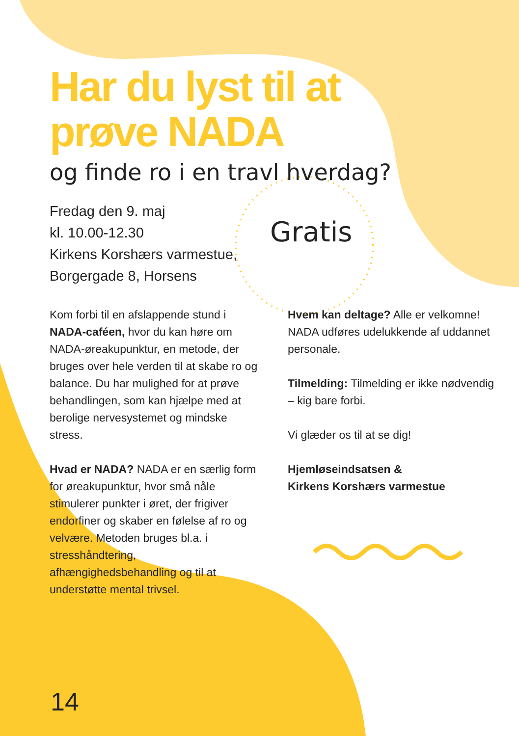Har du lyst til at prøve NADA
og finde ro i en travl hverdag?
Fredag den 9. maj
kl. 10.00-12.30
Kirkens Korshærs varmestue,
Borgergade 8, Horsens
Gratis
Kom forbi til en afslappende stund i NADA-caféen, hvor du kan høre om NADA-øreakupunktur, en metode, der bruges over hele verden til at skabe ro og balance. Du har mulighed for at prøve behandlingen, som kan hjælpe med at berolige nervesystemet og mindske stress.
Hvad er NADA? NADA er en særlig form for øreakupunktur, hvor små nåle stimulerer punkter i øret, der frigiver endorfiner og skaber en følelse af ro og velvære. Metoden bruges bl.a. i stresshåndtering, afhængighedsbehandling og til at understøtte mental trivsel.
Hvem kan deltage? Alle er velkomne! NADA udføres udelukkende af uddannet personale.
Tilmelding: Tilmelding er ikke nødvendig – kig bare forbi.
Vi glæder os til at se dig!
Hjemløseindsatsen &
Kirkens Korshærs varmestue
14